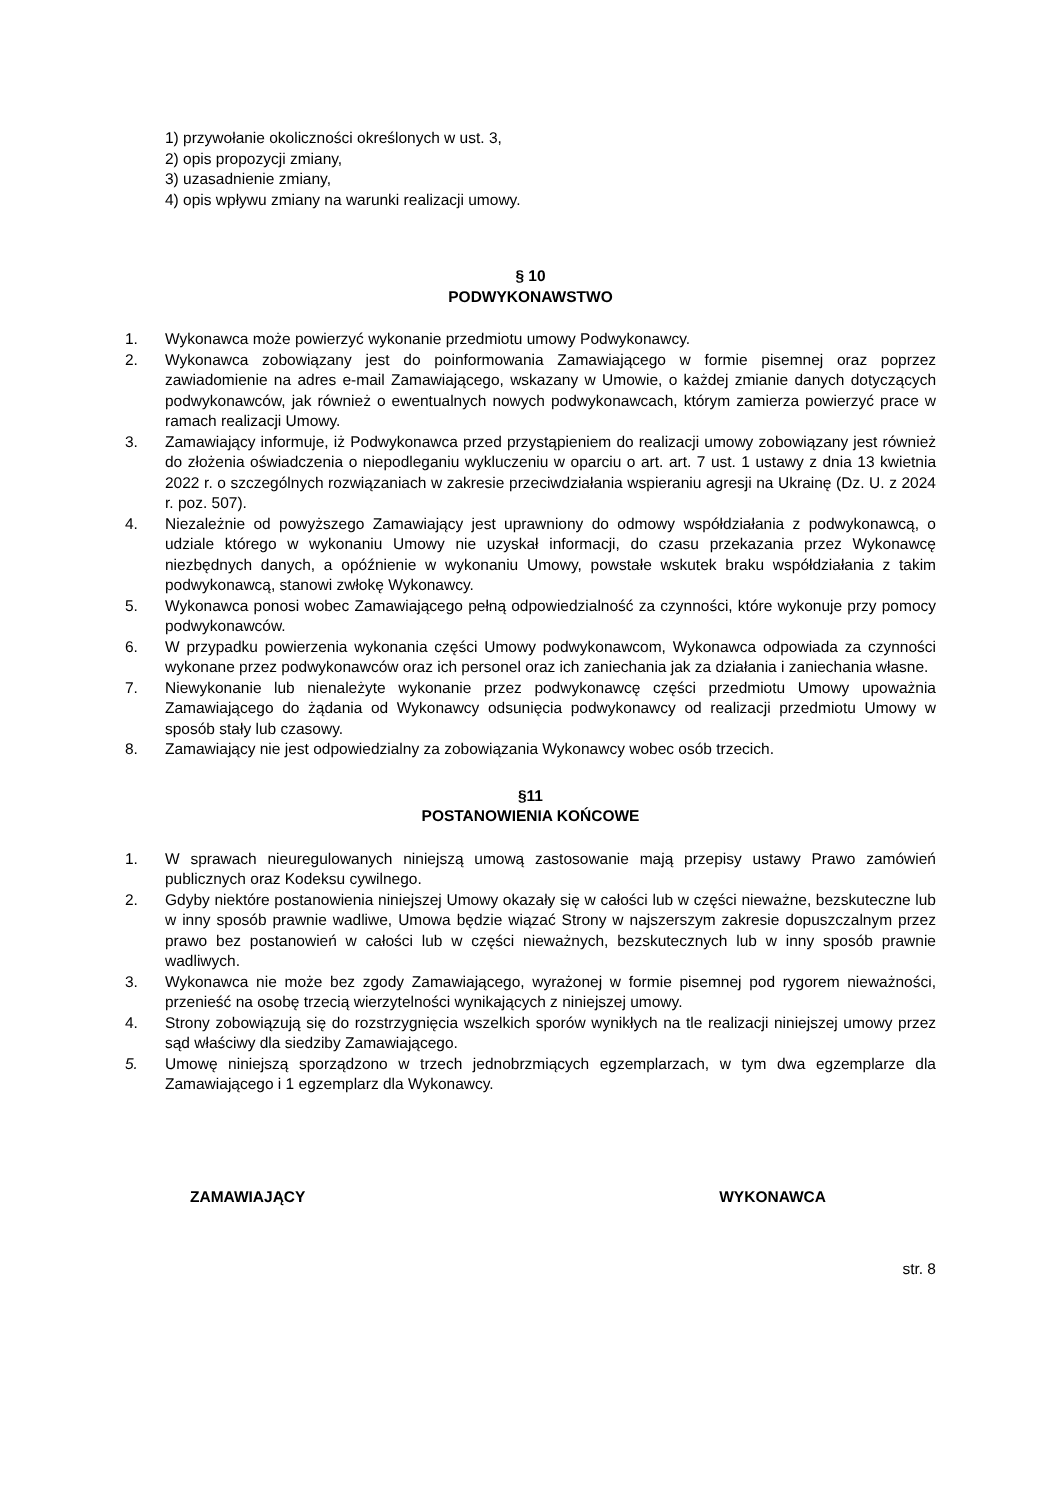1) przywołanie okoliczności określonych w ust. 3,
2) opis propozycji zmiany,
3) uzasadnienie zmiany,
4) opis wpływu zmiany na warunki realizacji umowy.
§ 10
PODWYKONAWSTWO
1. Wykonawca może powierzyć wykonanie przedmiotu umowy Podwykonawcy.
2. Wykonawca zobowiązany jest do poinformowania Zamawiającego w formie pisemnej oraz poprzez zawiadomienie na adres e-mail Zamawiającego, wskazany w Umowie, o każdej zmianie danych dotyczących podwykonawców, jak również o ewentualnych nowych podwykonawcach, którym zamierza powierzyć prace w ramach realizacji Umowy.
3. Zamawiający informuje, iż Podwykonawca przed przystąpieniem do realizacji umowy zobowiązany jest również do złożenia oświadczenia o niepodleganiu wykluczeniu w oparciu o art. art. 7 ust. 1 ustawy z dnia 13 kwietnia 2022 r. o szczególnych rozwiązaniach w zakresie przeciwdziałania wspieraniu agresji na Ukrainę (Dz. U. z 2024 r. poz. 507).
4. Niezależnie od powyższego Zamawiający jest uprawniony do odmowy współdziałania z podwykonawcą, o udziale którego w wykonaniu Umowy nie uzyskał informacji, do czasu przekazania przez Wykonawcę niezbędnych danych, a opóźnienie w wykonaniu Umowy, powstałe wskutek braku współdziałania z takim podwykonawcą, stanowi zwłokę Wykonawcy.
5. Wykonawca ponosi wobec Zamawiającego pełną odpowiedzialność za czynności, które wykonuje przy pomocy podwykonawców.
6. W przypadku powierzenia wykonania części Umowy podwykonawcom, Wykonawca odpowiada za czynności wykonane przez podwykonawców oraz ich personel oraz ich zaniechania jak za działania i zaniechania własne.
7. Niewykonanie lub nienależyte wykonanie przez podwykonawcę części przedmiotu Umowy upoważnia Zamawiającego do żądania od Wykonawcy odsunięcia podwykonawcy od realizacji przedmiotu Umowy w sposób stały lub czasowy.
8. Zamawiający nie jest odpowiedzialny za zobowiązania Wykonawcy wobec osób trzecich.
§11
POSTANOWIENIA KOŃCOWE
1. W sprawach nieuregulowanych niniejszą umową zastosowanie mają przepisy ustawy Prawo zamówień publicznych oraz Kodeksu cywilnego.
2. Gdyby niektóre postanowienia niniejszej Umowy okazały się w całości lub w części nieważne, bezskuteczne lub w inny sposób prawnie wadliwe, Umowa będzie wiązać Strony w najszerszym zakresie dopuszczalnym przez prawo bez postanowień w całości lub w części nieważnych, bezskutecznych lub w inny sposób prawnie wadliwych.
3. Wykonawca nie może bez zgody Zamawiającego, wyrażonej w formie pisemnej pod rygorem nieważności, przenieść na osobę trzecią wierzytelności wynikających z niniejszej umowy.
4. Strony zobowiązują się do rozstrzygnięcia wszelkich sporów wynikłych na tle realizacji niniejszej umowy przez sąd właściwy dla siedziby Zamawiającego.
5. Umowę niniejszą sporządzono w trzech jednobrzmiących egzemplarzach, w tym dwa egzemplarze dla Zamawiającego i 1 egzemplarz dla Wykonawcy.
ZAMAWIAJĄCY WYKONAWCA
str. 8